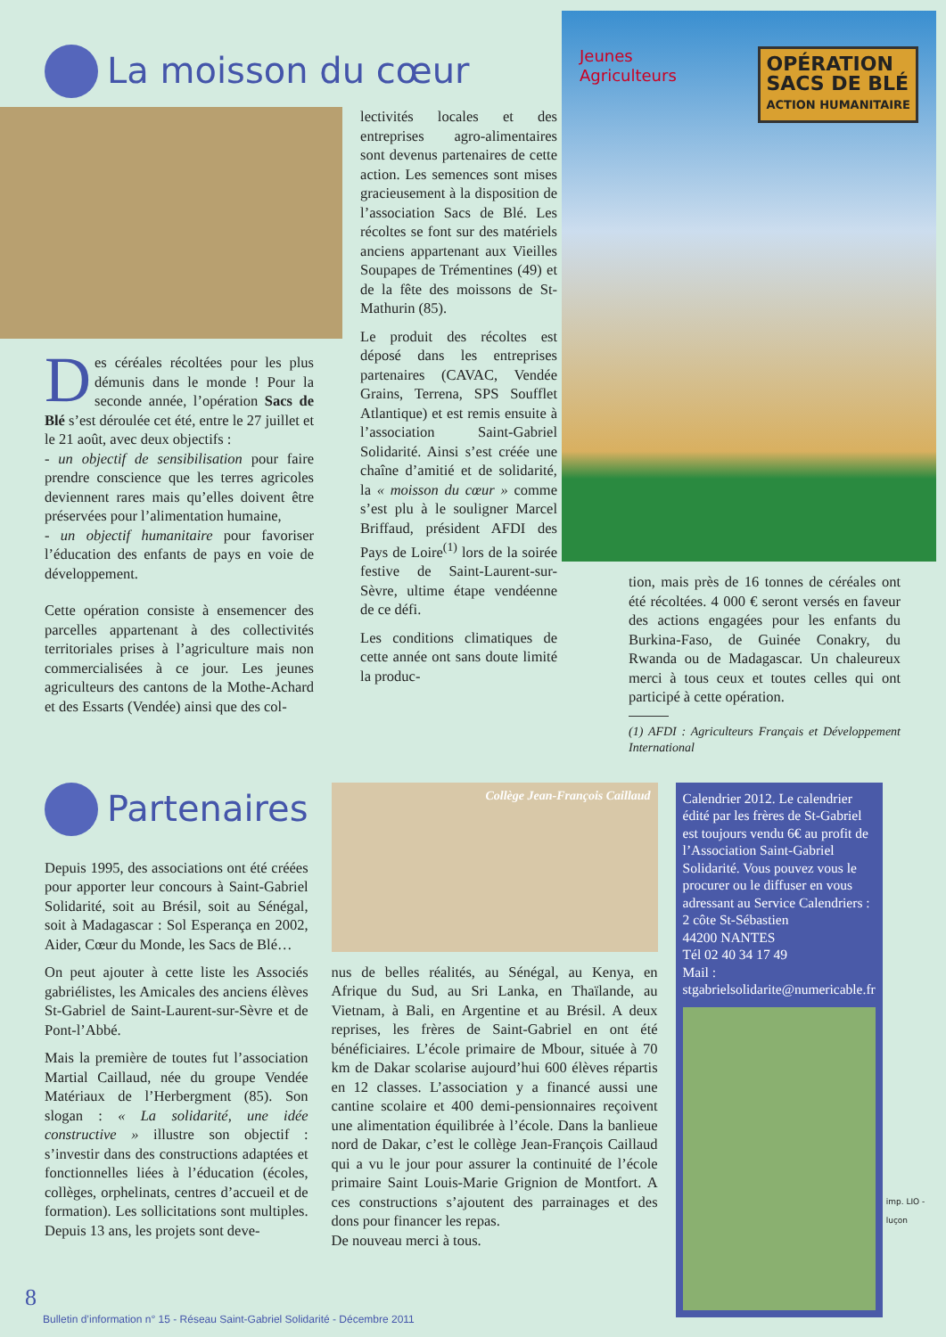La moisson du cœur
Des céréales récoltées pour les plus démunis dans le monde ! Pour la seconde année, l’opération Sacs de Blé s’est déroulée cet été, entre le 27 juillet et le 21 août, avec deux objectifs :
- un objectif de sensibilisation pour faire prendre conscience que les terres agricoles deviennent rares mais qu’elles doivent être préservées pour l’alimentation humaine,
- un objectif humanitaire pour favoriser l’éducation des enfants de pays en voie de développement.
Cette opération consiste à ensemencer des parcelles appartenant à des collectivités territoriales prises à l’agriculture mais non commercialisées à ce jour. Les jeunes agriculteurs des cantons de la Mothe-Achard et des Essarts (Vendée) ainsi que des col-
lectivités locales et des entreprises agro-alimentaires sont devenus partenaires de cette action. Les semences sont mises gracieusement à la disposition de l’association Sacs de Blé. Les récoltes se font sur des matériels anciens appartenant aux Vieilles Soupapes de Trémentines (49) et de la fête des moissons de St-Mathurin (85).
Le produit des récoltes est déposé dans les entreprises partenaires (CAVAC, Vendée Grains, Terrena, SPS Soufflet Atlantique) et est remis ensuite à l’association Saint-Gabriel Solidarité. Ainsi s’est créée une chaîne d’amitié et de solidarité, la « moisson du cœur » comme s’est plu à le souligner Marcel Briffaud, président AFDI des Pays de Loire<sup>(1)</sup> lors de la soirée festive de Saint-Laurent-sur-Sèvre, ultime étape vendéenne de ce défi.
Les conditions climatiques de cette année ont sans doute limité la produc-
Jeunes
Agriculteurs
OPÉRATION
SACS DE BLÉ
ACTION HUMANITAIRE
tion, mais près de 16 tonnes de céréales ont été récoltées. 4 000 € seront versés en faveur des actions engagées pour les enfants du Burkina-Faso, de Guinée Conakry, du Rwanda ou de Madagascar. Un chaleureux merci à tous ceux et toutes celles qui ont participé à cette opération.
(1) AFDI : Agriculteurs Français et Développement International
Partenaires
Depuis 1995, des associations ont été créées pour apporter leur concours à Saint-Gabriel Solidarité, soit au Brésil, soit au Sénégal, soit à Madagascar : Sol Esperança en 2002, Aider, Cœur du Monde, les Sacs de Blé…
On peut ajouter à cette liste les Associés gabriélistes, les Amicales des anciens élèves St-Gabriel de Saint-Laurent-sur-Sèvre et de Pont-l’Abbé.
Mais la première de toutes fut l’association Martial Caillaud, née du groupe Vendée Matériaux de l’Herbergment (85). Son slogan : « La solidarité, une idée constructive » illustre son objectif : s’investir dans des constructions adaptées et fonctionnelles liées à l’éducation (écoles, collèges, orphelinats, centres d’accueil et de formation). Les sollicitations sont multiples. Depuis 13 ans, les projets sont deve-
Collège Jean-François Caillaud
nus de belles réalités, au Sénégal, au Kenya, en Afrique du Sud, au Sri Lanka, en Thaïlande, au Vietnam, à Bali, en Argentine et au Brésil. A deux reprises, les frères de Saint-Gabriel en ont été bénéficiaires. L’école primaire de Mbour, située à 70 km de Dakar scolarise aujourd’hui 600 élèves répartis en 12 classes. L’association y a financé aussi une cantine scolaire et 400 demi-pensionnaires reçoivent une alimentation équilibrée à l’école. Dans la banlieue nord de Dakar, c’est le collège Jean-François Caillaud qui a vu le jour pour assurer la continuité de l’école primaire Saint Louis-Marie Grignion de Montfort. A ces constructions s’ajoutent des parrainages et des dons pour financer les repas.
De nouveau merci à tous.
Calendrier 2012. Le calendrier édité par les frères de St-Gabriel est toujours vendu 6€ au profit de l’Association Saint-Gabriel Solidarité. Vous pouvez vous le procurer ou le diffuser en vous adressant au Service Calendriers :
2 côte St-Sébastien
44200 NANTES
Tél 02 40 34 17 49
Mail :
stgabrielsolidarite@numericable.fr
imp. LIO - luçon
8
Bulletin d’information n° 15 - Réseau Saint-Gabriel Solidarité - Décembre 2011